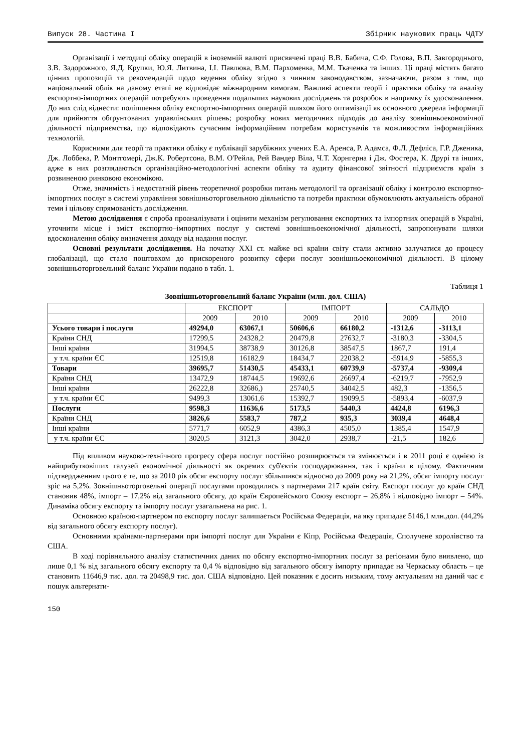Випуск 28. Частина І Збірник наукових праць ЧДТУ
Організації і методиці обліку операцій в іноземній валюті присвячені праці В.В. Бабича, С.Ф. Голова, В.П. Завгороднього, З.В. Задорожного, Я.Д. Крупки, Ю.Я. Литвина, І.І. Павлюка, В.М. Пархоменка, М.М. Ткаченка та інших. Ці праці містять багато цінних пропозицій та рекомендацій щодо ведення обліку згідно з чинним законодавством, зазначаючи, разом з тим, що національний облік на даному етапі не відповідає міжнародним вимогам. Важливі аспекти теорії і практики обліку та аналізу експортно-імпортних операцій потребують проведення подальших наукових досліджень та розробок в напрямку їх удосконалення. До них слід віднести: поліпшення обліку експортно-імпортних операцій шляхом його оптимізації як основного джерела інформації для прийняття обґрунтованих управлінських рішень; розробку нових методичних підходів до аналізу зовнішньоекономічної діяльності підприємства, що відповідають сучасним інформаційним потребам користувачів та можливостям інформаційних технологій.
Корисними для теорії та практики обліку є публікації зарубіжних учених Е.А. Аренса, Р. Адамса, Ф.Л. Дефліса, Г.Р. Дженика, Дж. Лоббека, Р. Монтгомері, Дж.К. Робертсона, В.М. О'Рейла, Рей Вандер Віла, Ч.Т. Хорнгерна і Дж. Фостера, К. Друрі та інших, адже в них розглядаються організаційно-методологічні аспекти обліку та аудиту фінансової звітності підприємств країн з розвиненою ринковою економікою.
Отже, значимість і недостатній рівень теоретичної розробки питань методології та організації обліку і контролю експортно-імпортних послуг в системі управління зовнішньоторговельною діяльністю та потреби практики обумовлюють актуальність обраної теми і цільову спрямованість дослідження.
Метою дослідження є спроба проаналізувати і оцінити механізм регулювання експортних та імпортних операцій в Україні, уточнити місце і зміст експортно–імпортних послуг у системі зовнішньоекономічної діяльності, запропонувати шляхи вдосконалення обліку визначення доходу від надання послуг.
Основні результати дослідження. На початку XXI ст. майже всі країни світу стали активно залучатися до процесу глобалізації, що стало поштовхом до прискореного розвитку сфери послуг зовнішньоекономічної діяльності. В цілому зовнішньоторговельний баланс України подано в табл. 1.
Таблиця 1
Зовнішньоторговельний баланс України (млн. дол. США)
| | ЕКСПОРТ | | ІМПОРТ | | САЛЬДО | |
| --- | --- | --- | --- | --- | --- | --- |
| | 2009 | 2010 | 2009 | 2010 | 2009 | 2010 |
| Усього товари і послуги | 49294,0 | 63067,1 | 50606,6 | 66180,2 | -1312,6 | -3113,1 |
| Країни СНД | 17299,5 | 24328,2 | 20479,8 | 27632,7 | -3180,3 | -3304,5 |
| Інші країни | 31994,5 | 38738,9 | 30126,8 | 38547,5 | 1867,7 | 191,4 |
| у т.ч. країни ЄС | 12519,8 | 16182,9 | 18434,7 | 22038,2 | -5914,9 | -5855,3 |
| Товари | 39695,7 | 51430,5 | 45433,1 | 60739,9 | -5737,4 | -9309,4 |
| Країни СНД | 13472,9 | 18744,5 | 19692,6 | 26697,4 | -6219,7 | -7952,9 |
| Інші країни | 26222,8 | 32686,) | 25740,5 | 34042,5 | 482,3 | -1356,5 |
| у т.ч. країни ЄС | 9499,3 | 13061,6 | 15392,7 | 19099,5 | -5893,4 | -6037,9 |
| Послуги | 9598,3 | 11636,6 | 5173,5 | 5440,3 | 4424,8 | 6196,3 |
| Країни СНД | 3826,6 | 5583,7 | 787,2 | 935,3 | 3039,4 | 4648,4 |
| Інші країни | 5771,7 | 6052,9 | 4386,3 | 4505,0 | 1385,4 | 1547,9 |
| у т.ч. країни ЄС | 3020,5 | 3121,3 | 3042,0 | 2938,7 | -21,5 | 182,6 |
Під впливом науково-технічного прогресу сфера послуг постійно розширюється та змінюється і в 2011 році є однією із найприбутковіших галузей економічної діяльності як окремих суб'єктів господарювання, так і країни в цілому. Фактичним підтвердженням цього є те, що за 2010 рік обсяг експорту послуг збільшився відносно до 2009 року на 21,2%, обсяг імпорту послуг зріс на 5,2%. Зовнішньоторговельні операції послугами проводились з партнерами 217 країн світу. Експорт послуг до країн СНД становив 48%, імпорт – 17,2% від загального обсягу, до країн Європейського Союзу експорт – 26,8% і відповідно імпорт – 54%. Динаміка обсягу експорту та імпорту послуг узагальнена на рис. 1.
Основною країною-партнером по експорту послуг залишається Російська Федерація, на яку припадає 5146,1 млн.дол. (44,2% від загального обсягу експорту послуг).
Основними країнами-партнерами при імпорті послуг для України є Кіпр, Російська Федерація, Сполучене королівство та США.
В ході порівняльного аналізу статистичних даних по обсягу експортно-імпортних послуг за регіонами було виявлено, що лише 0,1 % від загального обсягу експорту та 0,4 % відповідно від загального обсягу імпорту припадає на Черкаську область – це становить 11646,9 тис. дол. та 20498,9 тис. дол. США відповідно. Цей показник є досить низьким, тому актуальним на даний час є пошук альтернати-
150